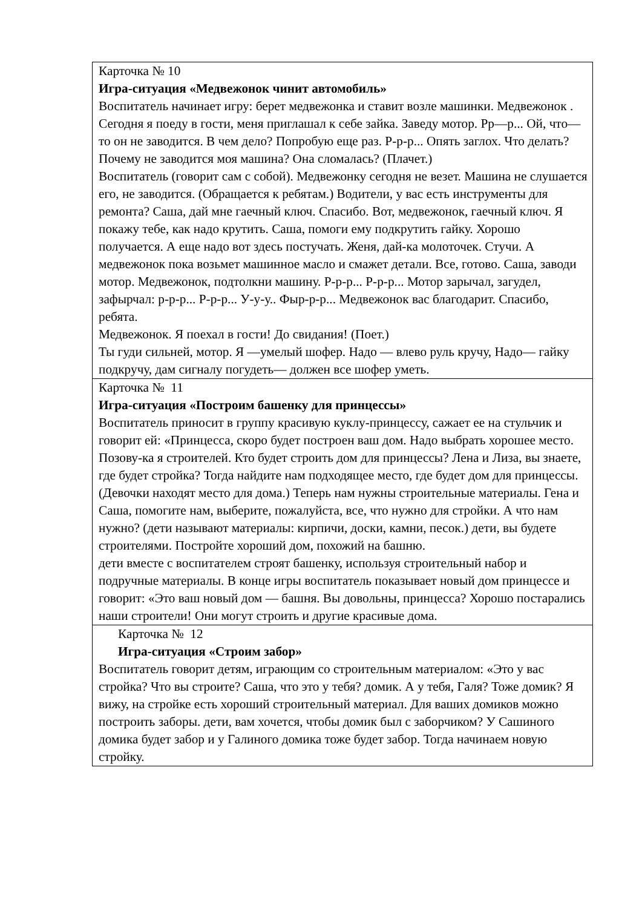| Карточка № 10 Игра-ситуация «Медвежонок чинит автомобиль» Воспитатель начинает игру: берет медвежонка и ставит возле машинки. Медвежонок . Сегодня я поеду в гости, меня приглашал к себе зайка. Заведу мотор. Рр—р... Ой, что—то он не заводится. В чем дело? Попробую еще раз. Р-р-р... Опять заглох. Что делать? Почему не заводится моя машина? Она сломалась? (Плачет.) Воспитатель (говорит сам с собой). Медвежонку сегодня не везет. Машина не слушается его, не заводится. (Обращается к ребятам.) Водители, у вас есть инструменты для ремонта? Саша, дай мне гаечный ключ. Спасибо. Вот, медвежонок, гаечный ключ. Я покажу тебе, как надо крутить. Саша, помоги ему подкрутить гайку. Хорошо получается. А еще надо вот здесь постучать. Женя, дай-ка молоточек. Стучи. А медвежонок пока возьмет машинное масло и смажет детали. Все, готово. Саша, заводи мотор. Медвежонок, подтолкни машину. Р-р-р... Р-р-р... Мотор зарычал, загудел, зафырчал: р-р-р... Р-р-р... У-у-у.. Фыр-р-р... Медвежонок вас благодарит. Спасибо, ребята. Медвежонок. Я поехал в гости! До свидания! (Поет.) Ты гуди сильней, мотор. Я —умелый шофер. Надо — влево руль кручу, Надо— гайку подкручу, дам сигналу погудеть— должен все шофер уметь. |
| Карточка № 11 Игра-ситуация «Построим башенку для принцессы» Воспитатель приносит в группу красивую куклу-принцессу, сажает ее на стульчик и говорит ей: «Принцесса, скоро будет построен ваш дом. Надо выбрать хорошее место. Позову-ка я строителей. Кто будет строить дом для принцессы? Лена и Лиза, вы знаете, где будет стройка? Тогда найдите нам подходящее место, где будет дом для принцессы. (Девочки находят место для дома.) Теперь нам нужны строительные материалы. Гена и Саша, помогите нам, выберите, пожалуйста, все, что нужно для стройки. А что нам нужно? (дети называют материалы: кирпичи, доски, камни, песок.) дети, вы будете строителями. Постройте хороший дом, похожий на башню. дети вместе с воспитателем строят башенку, используя строительный набор и подручные материалы. В конце игры воспитатель показывает новый дом принцессе и говорит: «Это ваш новый дом — башня. Вы довольны, принцесса? Хорошо постарались наши строители! Они могут строить и другие красивые дома. |
| Карточка № 12 Игра-ситуация «Строим забор» Воспитатель говорит детям, играющим со строительным материалом: «Это у вас стройка? Что вы строите? Саша, что это у тебя? домик. А у тебя, Галя? Тоже домик? Я вижу, на стройке есть хороший строительный материал. Для ваших домиков можно построить заборы. дети, вам хочется, чтобы домик был с заборчиком? У Сашиного домика будет забор и у Галиного домика тоже будет забор. Тогда начинаем новую стройку. |